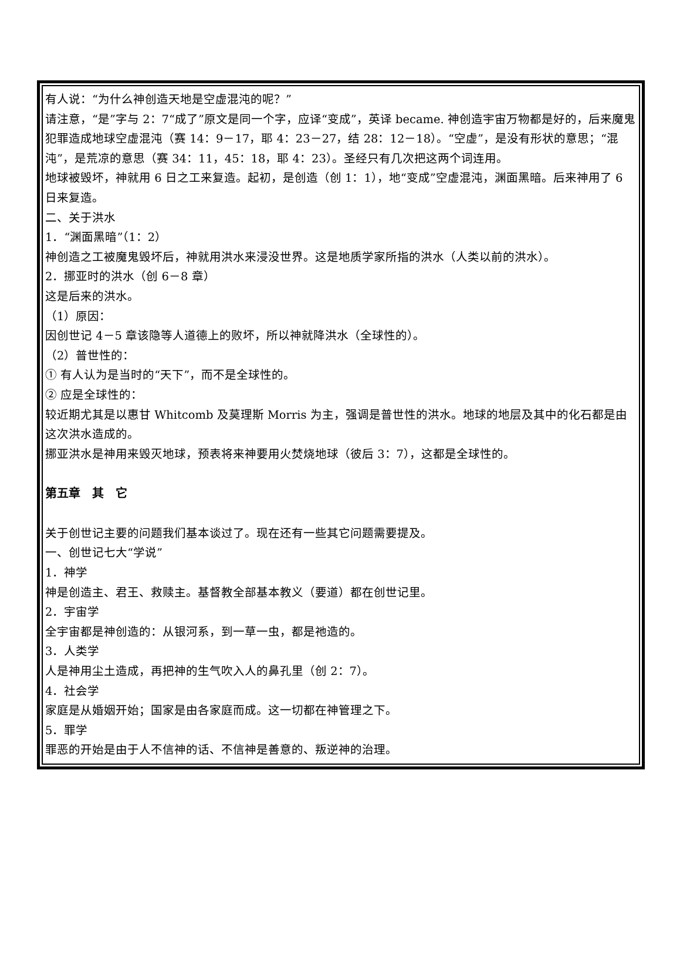有人说：“为什么神创造天地是空虚混沌的呢？”
请注意，“是”字与 2：7“成了”原文是同一个字，应译“变成”，英译 became. 神创造宇宙万物都是好的，后来魔鬼犯罪造成地球空虚混沌（赛 14：9－17，耶 4：23－27，结 28：12－18）。“空虚”，是没有形状的意思；“混沌”，是荒凉的意思（赛 34：11，45：18，耶 4：23）。圣经只有几次把这两个词连用。
地球被毁坏，神就用 6 日之工来复造。起初，是创造（创 1：1），地“变成”空虚混沌，渊面黑暗。后来神用了 6 日来复造。
二、关于洪水
1．“渊面黑暗”（1：2）
神创造之工被魔鬼毁坏后，神就用洪水来浸没世界。这是地质学家所指的洪水（人类以前的洪水）。
2．挪亚时的洪水（创 6－8 章）
这是后来的洪水。
（1）原因：
因创世记 4－5 章该隐等人道德上的败坏，所以神就降洪水（全球性的）。
（2）普世性的：
① 有人认为是当时的“天下”，而不是全球性的。
② 应是全球性的：
较近期尤其是以惠甘 Whitcomb 及莫理斯 Morris 为主，强调是普世性的洪水。地球的地层及其中的化石都是由这次洪水造成的。
挪亚洪水是神用来毁灭地球，预表将来神要用火焚烧地球（彼后 3：7），这都是全球性的。
第五章　其　它
关于创世记主要的问题我们基本谈过了。现在还有一些其它问题需要提及。
一、创世记七大“学说”
1．神学
神是创造主、君王、救赎主。基督教全部基本教义（要道）都在创世记里。
2．宇宙学
全宇宙都是神创造的：从银河系，到一草一虫，都是祂造的。
3．人类学
人是神用尘土造成，再把神的生气吹入人的鼻孔里（创 2：7）。
4．社会学
家庭是从婚姻开始；国家是由各家庭而成。这一切都在神管理之下。
5．罪学
罪恶的开始是由于人不信神的话、不信神是善意的、叛逆神的治理。